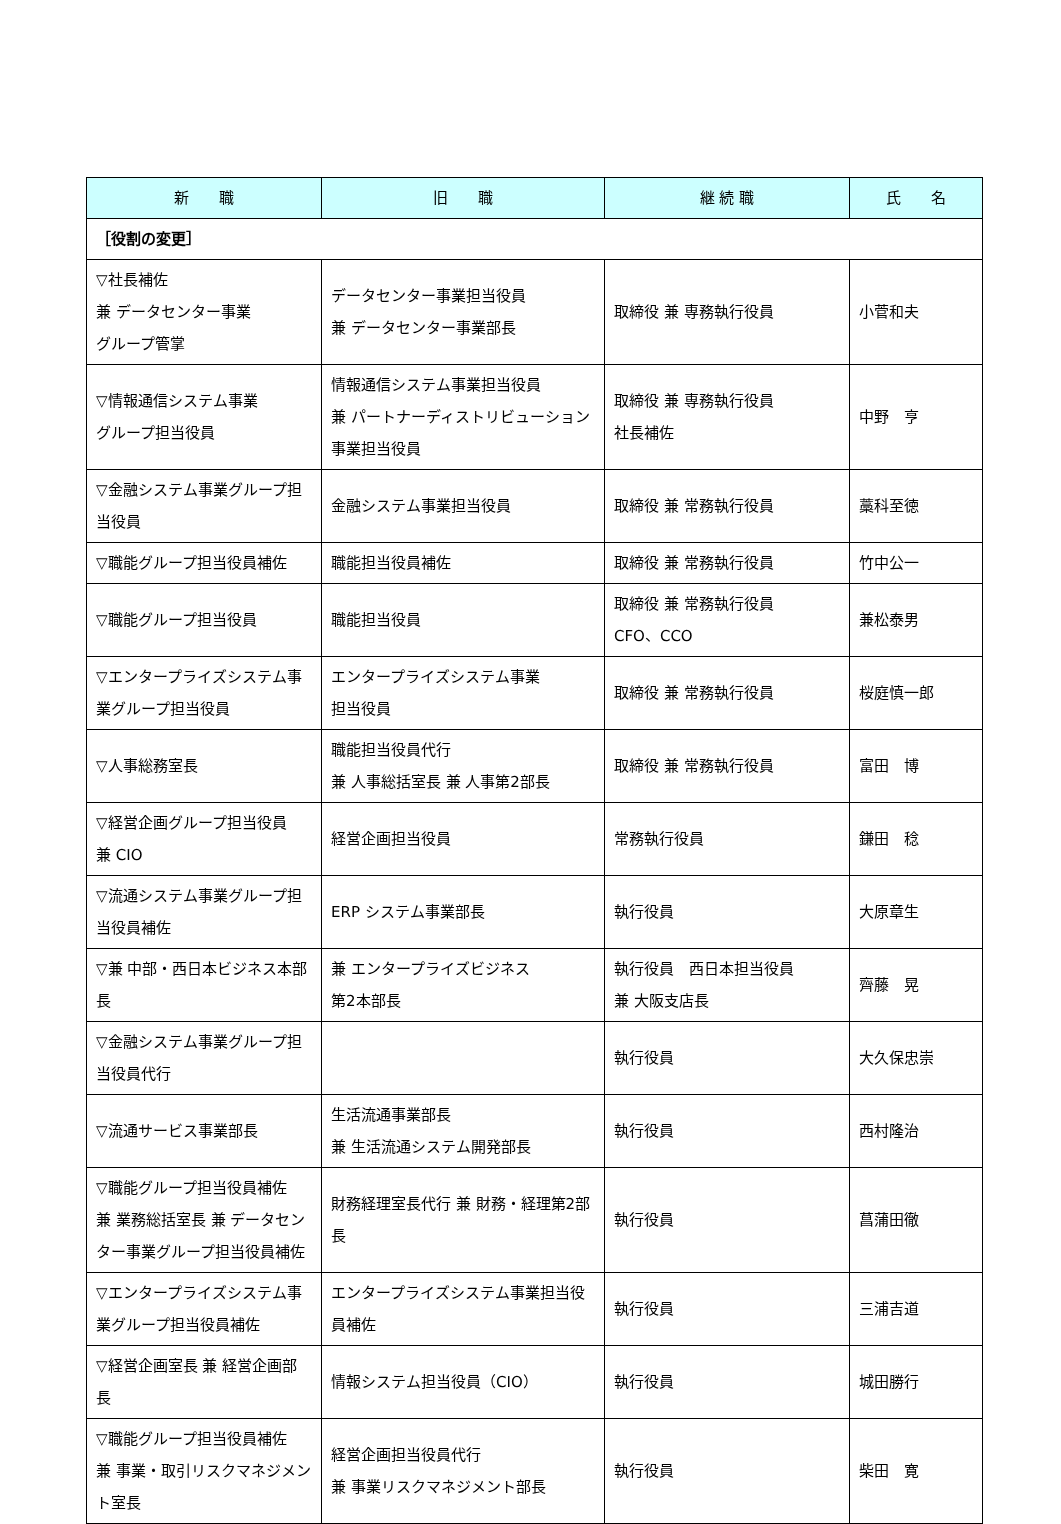| 新 職 | 旧 職 | 継 続 職 | 氏 名 |
| --- | --- | --- | --- |
| ［役割の変更］ | | | |
| ▽社長補佐 兼 データセンター事業 グループ管掌 | データセンター事業担当役員 兼 データセンター事業部長 | 取締役 兼 専務執行役員 | 小菅和夫 |
| ▽情報通信システム事業 グループ担当役員 | 情報通信システム事業担当役員 兼 パートナーディストリビューション事業担当役員 | 取締役 兼 専務執行役員 社長補佐 | 中野 亨 |
| ▽金融システム事業グループ担当役員 | 金融システム事業担当役員 | 取締役 兼 常務執行役員 | 藁科至徳 |
| ▽職能グループ担当役員補佐 | 職能担当役員補佐 | 取締役 兼 常務執行役員 | 竹中公一 |
| ▽職能グループ担当役員 | 職能担当役員 | 取締役 兼 常務執行役員 CFO、CCO | 兼松泰男 |
| ▽エンタープライズシステム事業グループ担当役員 | エンタープライズシステム事業 担当役員 | 取締役 兼 常務執行役員 | 桜庭慎一郎 |
| ▽人事総務室長 | 職能担当役員代行 兼 人事総括室長 兼 人事第2部長 | 取締役 兼 常務執行役員 | 富田 博 |
| ▽経営企画グループ担当役員 兼 CIO | 経営企画担当役員 | 常務執行役員 | 鎌田 稔 |
| ▽流通システム事業グループ担当役員補佐 | ERP システム事業部長 | 執行役員 | 大原章生 |
| ▽兼 中部・西日本ビジネス本部長 | 兼 エンタープライズビジネス 第2本部長 | 執行役員 西日本担当役員 兼 大阪支店長 | 齊藤 晃 |
| ▽金融システム事業グループ担当役員代行 | | 執行役員 | 大久保忠崇 |
| ▽流通サービス事業部長 | 生活流通事業部長 兼 生活流通システム開発部長 | 執行役員 | 西村隆治 |
| ▽職能グループ担当役員補佐 兼 業務総括室長 兼 データセンター事業グループ担当役員補佐 | 財務経理室長代行 兼 財務・経理第2部長 | 執行役員 | 菖蒲田徹 |
| ▽エンタープライズシステム事業グループ担当役員補佐 | エンタープライズシステム事業担当役員補佐 | 執行役員 | 三浦吉道 |
| ▽経営企画室長 兼 経営企画部長 | 情報システム担当役員（CIO） | 執行役員 | 城田勝行 |
| ▽職能グループ担当役員補佐 兼 事業・取引リスクマネジメント室長 | 経営企画担当役員代行 兼 事業リスクマネジメント部長 | 執行役員 | 柴田 寛 |